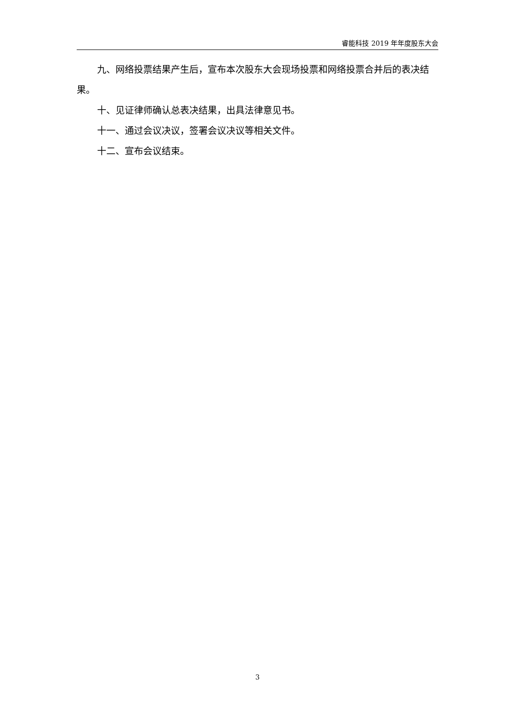睿能科技 2019 年年度股东大会
九、网络投票结果产生后，宣布本次股东大会现场投票和网络投票合并后的表决结果。
十、见证律师确认总表决结果，出具法律意见书。
十一、通过会议决议，签署会议决议等相关文件。
十二、宣布会议结束。
3